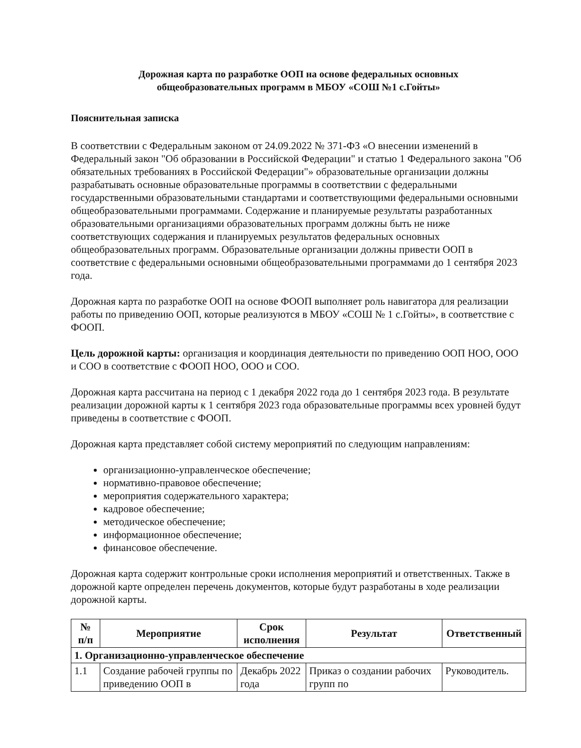Дорожная карта по разработке ООП на основе федеральных основных
общеобразовательных программ в МБОУ «СОШ №1 с.Гойты»
Пояснительная записка
В соответствии с Федеральным законом от 24.09.2022 № 371-ФЗ «О внесении изменений в Федеральный закон "Об образовании в Российской Федерации" и статью 1 Федерального закона "Об обязательных требованиях в Российской Федерации"» образовательные организации должны разрабатывать основные образовательные программы в соответствии с федеральными государственными образовательными стандартами и соответствующими федеральными основными общеобразовательными программами. Содержание и планируемые результаты разработанных образовательными организациями образовательных программ должны быть не ниже соответствующих содержания и планируемых результатов федеральных основных общеобразовательных программ. Образовательные организации должны привести ООП в соответствие с федеральными основными общеобразовательными программами до 1 сентября 2023 года.
Дорожная карта по разработке ООП на основе ФООП выполняет роль навигатора для реализации работы по приведению ООП, которые реализуются в МБОУ «СОШ № 1 с.Гойты», в соответствие с ФООП.
Цель дорожной карты: организация и координация деятельности по приведению ООП НОО, ООО и СОО в соответствие с ФООП НОО, ООО и СОО.
Дорожная карта рассчитана на период с 1 декабря 2022 года до 1 сентября 2023 года. В результате реализации дорожной карты к 1 сентября 2023 года образовательные программы всех уровней будут приведены в соответствие с ФООП.
Дорожная карта представляет собой систему мероприятий по следующим направлениям:
организационно-управленческое обеспечение;
нормативно-правовое обеспечение;
мероприятия содержательного характера;
кадровое обеспечение;
методическое обеспечение;
информационное обеспечение;
финансовое обеспечение.
Дорожная карта содержит контрольные сроки исполнения мероприятий и ответственных. Также в дорожной карте определен перечень документов, которые будут разработаны в ходе реализации дорожной карты.
| № п/п | Мероприятие | Срок исполнения | Результат | Ответственный |
| --- | --- | --- | --- | --- |
| 1. Организационно-управленческое обеспечение | | | | |
| 1.1 | Создание рабочей группы по приведению ООП в | Декабрь 2022 года | Приказ о создании рабочих групп по | Руководитель. |